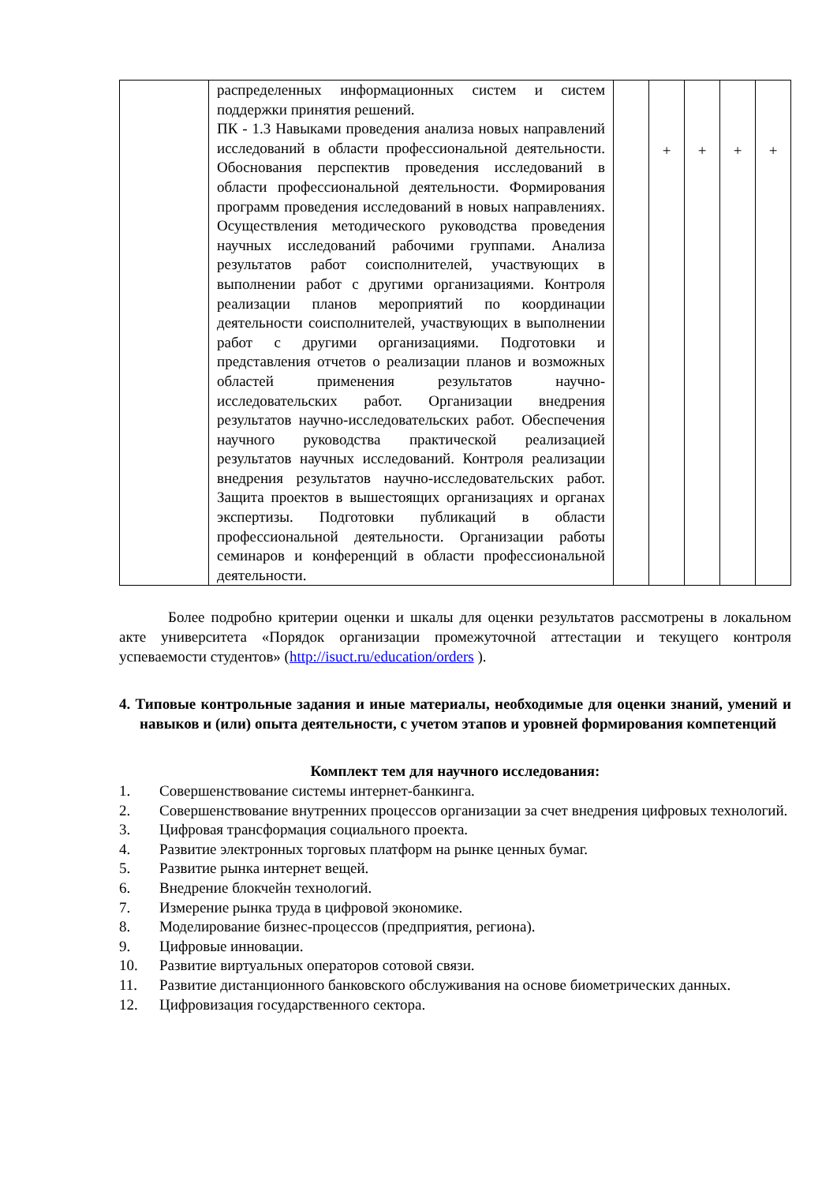| | распределенных информационных систем и систем поддержки принятия решений. ПК - 1.3 Навыками проведения анализа новых направлений исследований в области профессиональной деятельности. Обоснования перспектив проведения исследований в области профессиональной деятельности. Формирования программ проведения исследований в новых направлениях. Осуществления методического руководства проведения научных исследований рабочими группами. Анализа результатов работ соисполнителей, участвующих в выполнении работ с другими организациями. Контроля реализации планов мероприятий по координации деятельности соисполнителей, участвующих в выполнении работ с другими организациями. Подготовки и представления отчетов о реализации планов и возможных областей применения результатов научно-исследовательских работ. Организации внедрения результатов научно-исследовательских работ. Обеспечения научного руководства практической реализацией результатов научных исследований. Контроля реализации внедрения результатов научно-исследовательских работ. Защита проектов в вышестоящих организациях и органах экспертизы. Подготовки публикаций в области профессиональной деятельности. Организации работы семинаров и конференций в области профессиональной деятельности. | | + | + | + | + |
Более подробно критерии оценки и шкалы для оценки результатов рассмотрены в локальном акте университета «Порядок организации промежуточной аттестации и текущего контроля успеваемости студентов» (http://isuct.ru/education/orders ).
4. Типовые контрольные задания и иные материалы, необходимые для оценки знаний, умений и навыков и (или) опыта деятельности, с учетом этапов и уровней формирования компетенций
Комплект тем для научного исследования:
1. Совершенствование системы интернет-банкинга.
2. Совершенствование внутренних процессов организации за счет внедрения цифровых технологий.
3. Цифровая трансформация социального проекта.
4. Развитие электронных торговых платформ на рынке ценных бумаг.
5. Развитие рынка интернет вещей.
6. Внедрение блокчейн технологий.
7. Измерение рынка труда в цифровой экономике.
8. Моделирование бизнес-процессов (предприятия, региона).
9. Цифровые инновации.
10. Развитие виртуальных операторов сотовой связи.
11. Развитие дистанционного банковского обслуживания на основе биометрических данных.
12. Цифровизация государственного сектора.